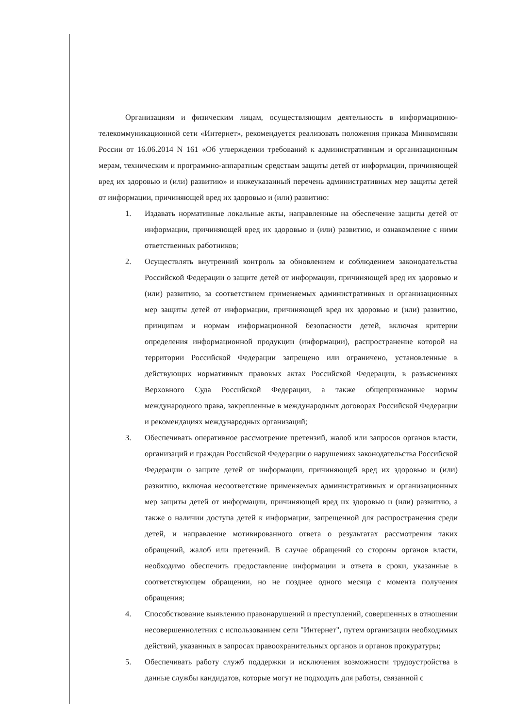Организациям и физическим лицам, осуществляющим деятельность в информационно-телекоммуникационной сети «Интернет», рекомендуется реализовать положения приказа Минкомсвязи России от 16.06.2014 N 161 «Об утверждении требований к административным и организационным мерам, техническим и программно-аппаратным средствам защиты детей от информации, причиняющей вред их здоровью и (или) развитию» и нижеуказанный перечень административных мер защиты детей от информации, причиняющей вред их здоровью и (или) развитию:
1. Издавать нормативные локальные акты, направленные на обеспечение защиты детей от информации, причиняющей вред их здоровью и (или) развитию, и ознакомление с ними ответственных работников;
2. Осуществлять внутренний контроль за обновлением и соблюдением законодательства Российской Федерации о защите детей от информации, причиняющей вред их здоровью и (или) развитию, за соответствием применяемых административных и организационных мер защиты детей от информации, причиняющей вред их здоровью и (или) развитию, принципам и нормам информационной безопасности детей, включая критерии определения информационной продукции (информации), распространение которой на территории Российской Федерации запрещено или ограничено, установленные в действующих нормативных правовых актах Российской Федерации, в разъяснениях Верховного Суда Российской Федерации, а также общепризнанные нормы международного права, закрепленные в международных договорах Российской Федерации и рекомендациях международных организаций;
3. Обеспечивать оперативное рассмотрение претензий, жалоб или запросов органов власти, организаций и граждан Российской Федерации о нарушениях законодательства Российской Федерации о защите детей от информации, причиняющей вред их здоровью и (или) развитию, включая несоответствие применяемых административных и организационных мер защиты детей от информации, причиняющей вред их здоровью и (или) развитию, а также о наличии доступа детей к информации, запрещенной для распространения среди детей, и направление мотивированного ответа о результатах рассмотрения таких обращений, жалоб или претензий. В случае обращений со стороны органов власти, необходимо обеспечить предоставление информации и ответа в сроки, указанные в соответствующем обращении, но не позднее одного месяца с момента получения обращения;
4. Способствование выявлению правонарушений и преступлений, совершенных в отношении несовершеннолетних с использованием сети "Интернет", путем организации необходимых действий, указанных в запросах правоохранительных органов и органов прокуратуры;
5. Обеспечивать работу служб поддержки и исключения возможности трудоустройства в данные службы кандидатов, которые могут не подходить для работы, связанной с